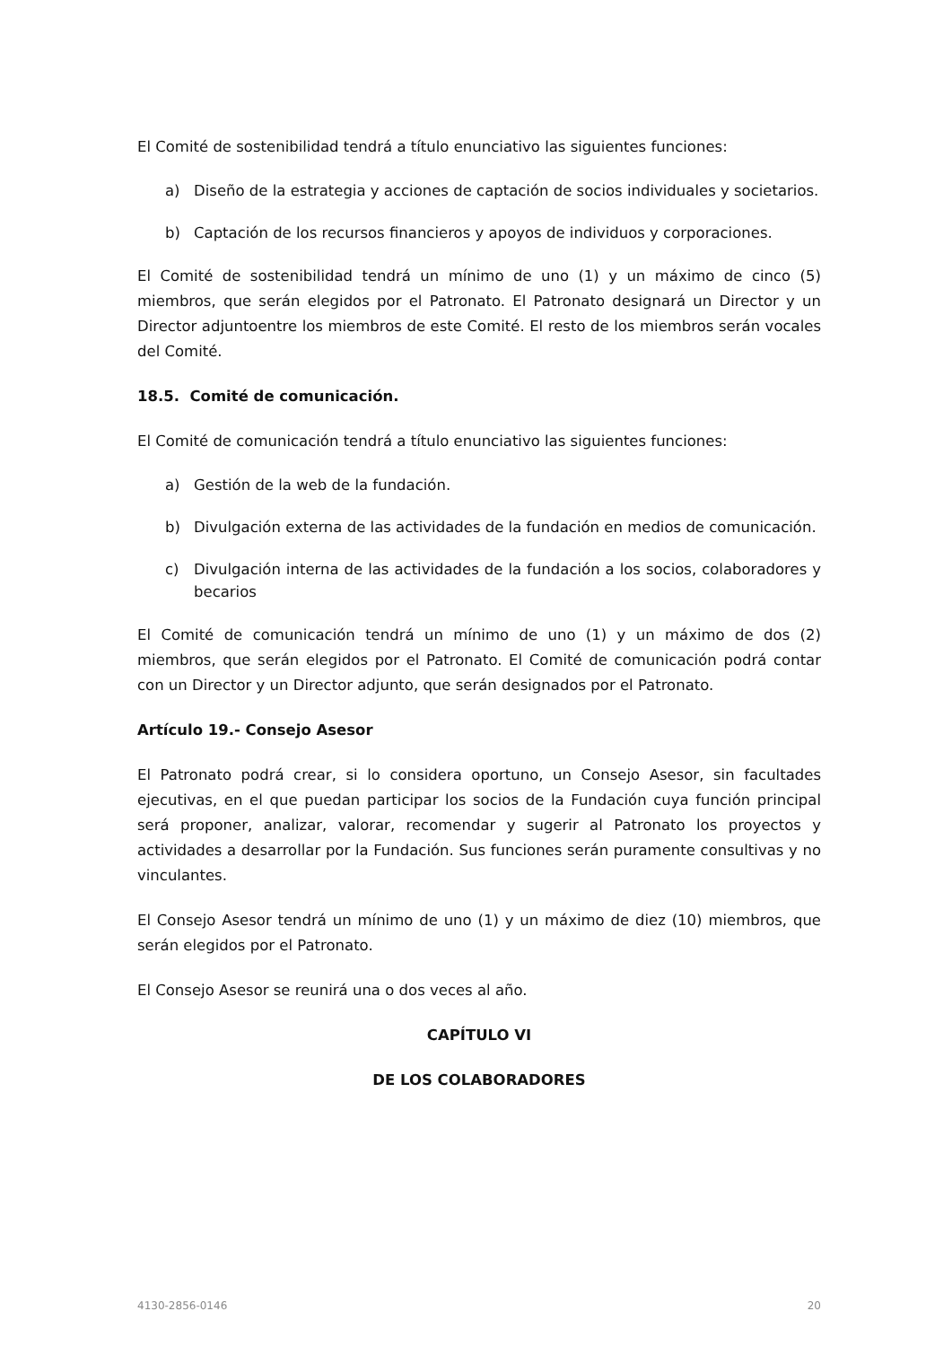El Comité de sostenibilidad tendrá a título enunciativo las siguientes funciones:
a) Diseño de la estrategia y acciones de captación de socios individuales y societarios.
b) Captación de los recursos financieros y apoyos de individuos y corporaciones.
El Comité de sostenibilidad tendrá un mínimo de uno (1) y un máximo de cinco (5) miembros, que serán elegidos por el Patronato. El Patronato designará un Director y un Director adjuntoentre los miembros de este Comité. El resto de los miembros serán vocales del Comité.
18.5. Comité de comunicación.
El Comité de comunicación tendrá a título enunciativo las siguientes funciones:
a) Gestión de la web de la fundación.
b) Divulgación externa de las actividades de la fundación en medios de comunicación.
c) Divulgación interna de las actividades de la fundación a los socios, colaboradores y becarios
El Comité de comunicación tendrá un mínimo de uno (1) y un máximo de dos (2) miembros, que serán elegidos por el Patronato. El Comité de comunicación podrá contar con un Director y un Director adjunto, que serán designados por el Patronato.
Artículo 19.- Consejo Asesor
El Patronato podrá crear, si lo considera oportuno, un Consejo Asesor, sin facultades ejecutivas, en el que puedan participar los socios de la Fundación cuya función principal será proponer, analizar, valorar, recomendar y sugerir al Patronato los proyectos y actividades a desarrollar por la Fundación. Sus funciones serán puramente consultivas y no vinculantes.
El Consejo Asesor tendrá un mínimo de uno (1) y un máximo de diez (10) miembros, que serán elegidos por el Patronato.
El Consejo Asesor se reunirá una o dos veces al año.
CAPÍTULO VI
DE LOS COLABORADORES
4130-2856-0146 20